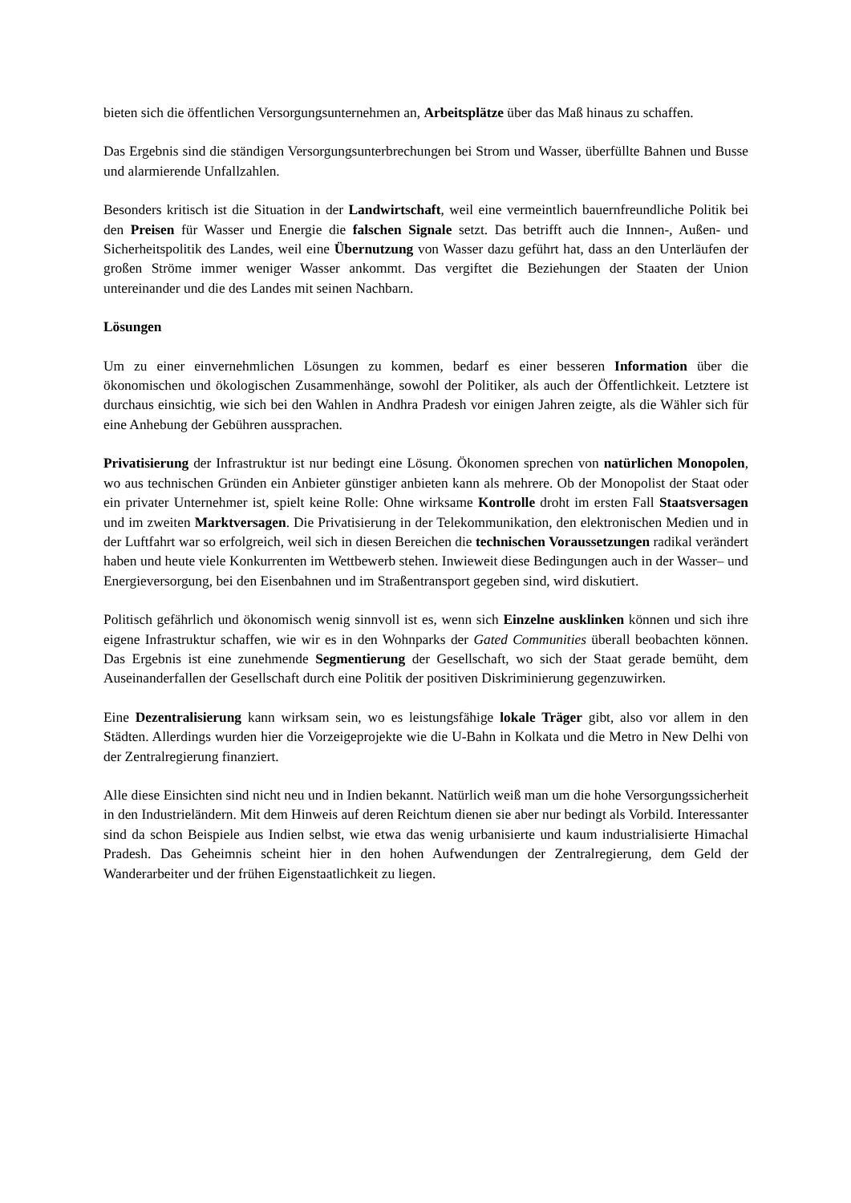bieten sich die öffentlichen Versorgungsunternehmen an, Arbeitsplätze über das Maß hinaus zu schaffen.
Das Ergebnis sind die ständigen Versorgungsunterbrechungen bei Strom und Wasser, überfüllte Bahnen und Busse und alarmierende Unfallzahlen.
Besonders kritisch ist die Situation in der Landwirtschaft, weil eine vermeintlich bauernfreundliche Politik bei den Preisen für Wasser und Energie die falschen Signale setzt. Das betrifft auch die Innnen-, Außen- und Sicherheitspolitik des Landes, weil eine Übernutzung von Wasser dazu geführt hat, dass an den Unterläufen der großen Ströme immer weniger Wasser ankommt. Das vergiftet die Beziehungen der Staaten der Union untereinander und die des Landes mit seinen Nachbarn.
Lösungen
Um zu einer einvernehmlichen Lösungen zu kommen, bedarf es einer besseren Information über die ökonomischen und ökologischen Zusammenhänge, sowohl der Politiker, als auch der Öffentlichkeit. Letztere ist durchaus einsichtig, wie sich bei den Wahlen in Andhra Pradesh vor einigen Jahren zeigte, als die Wähler sich für eine Anhebung der Gebühren aussprachen.
Privatisierung der Infrastruktur ist nur bedingt eine Lösung. Ökonomen sprechen von natürlichen Monopolen, wo aus technischen Gründen ein Anbieter günstiger anbieten kann als mehrere. Ob der Monopolist der Staat oder ein privater Unternehmer ist, spielt keine Rolle: Ohne wirksame Kontrolle droht im ersten Fall Staatsversagen und im zweiten Marktversagen. Die Privatisierung in der Telekommunikation, den elektronischen Medien und in der Luftfahrt war so erfolgreich, weil sich in diesen Bereichen die technischen Voraussetzungen radikal verändert haben und heute viele Konkurrenten im Wettbewerb stehen. Inwieweit diese Bedingungen auch in der Wasser– und Energieversorgung, bei den Eisenbahnen und im Straßentransport gegeben sind, wird diskutiert.
Politisch gefährlich und ökonomisch wenig sinnvoll ist es, wenn sich Einzelne ausklinken können und sich ihre eigene Infrastruktur schaffen, wie wir es in den Wohnparks der Gated Communities überall beobachten können. Das Ergebnis ist eine zunehmende Segmentierung der Gesellschaft, wo sich der Staat gerade bemüht, dem Auseinanderfallen der Gesellschaft durch eine Politik der positiven Diskriminierung gegenzuwirken.
Eine Dezentralisierung kann wirksam sein, wo es leistungsfähige lokale Träger gibt, also vor allem in den Städten. Allerdings wurden hier die Vorzeigeprojekte wie die U-Bahn in Kolkata und die Metro in New Delhi von der Zentralregierung finanziert.
Alle diese Einsichten sind nicht neu und in Indien bekannt. Natürlich weiß man um die hohe Versorgungssicherheit in den Industrieländern. Mit dem Hinweis auf deren Reichtum dienen sie aber nur bedingt als Vorbild. Interessanter sind da schon Beispiele aus Indien selbst, wie etwa das wenig urbanisierte und kaum industrialisierte Himachal Pradesh. Das Geheimnis scheint hier in den hohen Aufwendungen der Zentralregierung, dem Geld der Wanderarbeiter und der frühen Eigenstaatlichkeit zu liegen.